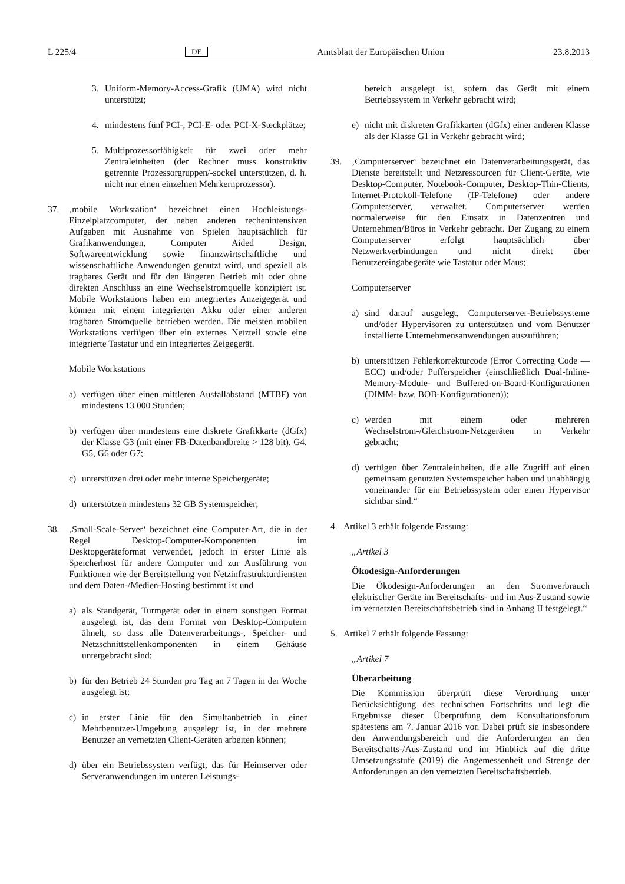L 225/4 DE Amtsblatt der Europäischen Union 23.8.2013
3. Uniform-Memory-Access-Grafik (UMA) wird nicht unterstützt;
4. mindestens fünf PCI-, PCI-E- oder PCI-X-Steckplätze;
5. Multiprozessorfähigkeit für zwei oder mehr Zentraleinheiten (der Rechner muss konstruktiv getrennte Prozessorgruppen/-sockel unterstützen, d. h. nicht nur einen einzelnen Mehrkernprozessor).
37. ‚mobile Workstation‘ bezeichnet einen Hochleistungs-Einzelplatzcomputer, der neben anderen rechenintensiven Aufgaben mit Ausnahme von Spielen hauptsächlich für Grafikanwendungen, Computer Aided Design, Softwareentwicklung sowie finanzwirtschaftliche und wissenschaftliche Anwendungen genutzt wird, und speziell als tragbares Gerät und für den längeren Betrieb mit oder ohne direkten Anschluss an eine Wechselstromquelle konzipiert ist. Mobile Workstations haben ein integriertes Anzeigegerät und können mit einem integrierten Akku oder einer anderen tragbaren Stromquelle betrieben werden. Die meisten mobilen Workstations verfügen über ein externes Netzteil sowie eine integrierte Tastatur und ein integriertes Zeigegerät.
Mobile Workstations
a) verfügen über einen mittleren Ausfallabstand (MTBF) von mindestens 13 000 Stunden;
b) verfügen über mindestens eine diskrete Grafikkarte (dGfx) der Klasse G3 (mit einer FB-Datenbandbreite > 128 bit), G4, G5, G6 oder G7;
c) unterstützen drei oder mehr interne Speichergeräte;
d) unterstützen mindestens 32 GB Systemspeicher;
38. ‚Small-Scale-Server‘ bezeichnet eine Computer-Art, die in der Regel Desktop-Computer-Komponenten im Desktopgeräteformat verwendet, jedoch in erster Linie als Speicherhost für andere Computer und zur Ausführung von Funktionen wie der Bereitstellung von Netzinfrastrukturdiensten und dem Daten-/Medien-Hosting bestimmt ist und
a) als Standgerät, Turmgerät oder in einem sonstigen Format ausgelegt ist, das dem Format von Desktop-Computern ähnelt, so dass alle Datenverarbeitungs-, Speicher- und Netzschnittstellenkomponenten in einem Gehäuse untergebracht sind;
b) für den Betrieb 24 Stunden pro Tag an 7 Tagen in der Woche ausgelegt ist;
c) in erster Linie für den Simultanbetrieb in einer Mehrbenutzer-Umgebung ausgelegt ist, in der mehrere Benutzer an vernetzten Client-Geräten arbeiten können;
d) über ein Betriebssystem verfügt, das für Heimserver oder Serveranwendungen im unteren Leistungs-
bereich ausgelegt ist, sofern das Gerät mit einem Betriebssystem in Verkehr gebracht wird;
e) nicht mit diskreten Grafikkarten (dGfx) einer anderen Klasse als der Klasse G1 in Verkehr gebracht wird;
39. ‚Computerserver‘ bezeichnet ein Datenverarbeitungsgerät, das Dienste bereitstellt und Netzressourcen für Client-Geräte, wie Desktop-Computer, Notebook-Computer, Desktop-Thin-Clients, Internet-Protokoll-Telefone (IP-Telefone) oder andere Computerserver, verwaltet. Computerserver werden normalerweise für den Einsatz in Datenzentren und Unternehmen/Büros in Verkehr gebracht. Der Zugang zu einem Computerserver erfolgt hauptsächlich über Netzwerkverbindungen und nicht direkt über Benutzereingabegeräte wie Tastatur oder Maus;
Computerserver
a) sind darauf ausgelegt, Computerserver-Betriebssysteme und/oder Hypervisoren zu unterstützen und vom Benutzer installierte Unternehmensanwendungen auszuführen;
b) unterstützen Fehlerkorrekturcode (Error Correcting Code — ECC) und/oder Pufferspeicher (einschließlich Dual-Inline-Memory-Module- und Buffered-on-Board-Konfigurationen (DIMM- bzw. BOB-Konfigurationen));
c) werden mit einem oder mehreren Wechselstrom-/Gleichstrom-Netzgeräten in Verkehr gebracht;
d) verfügen über Zentraleinheiten, die alle Zugriff auf einen gemeinsam genutzten Systemspeicher haben und unabhängig voneinander für ein Betriebssystem oder einen Hypervisor sichtbar sind.“
4. Artikel 3 erhält folgende Fassung:
„Artikel 3
Ökodesign-Anforderungen
Die Ökodesign-Anforderungen an den Stromverbrauch elektrischer Geräte im Bereitschafts- und im Aus-Zustand sowie im vernetzten Bereitschaftsbetrieb sind in Anhang II festgelegt.“
5. Artikel 7 erhält folgende Fassung:
„Artikel 7
Überarbeitung
Die Kommission überprüft diese Verordnung unter Berücksichtigung des technischen Fortschritts und legt die Ergebnisse dieser Überprüfung dem Konsultationsforum spätestens am 7. Januar 2016 vor. Dabei prüft sie insbesondere den Anwendungsbereich und die Anforderungen an den Bereitschafts-/Aus-Zustand und im Hinblick auf die dritte Umsetzungsstufe (2019) die Angemessenheit und Strenge der Anforderungen an den vernetzten Bereitschaftsbetrieb.